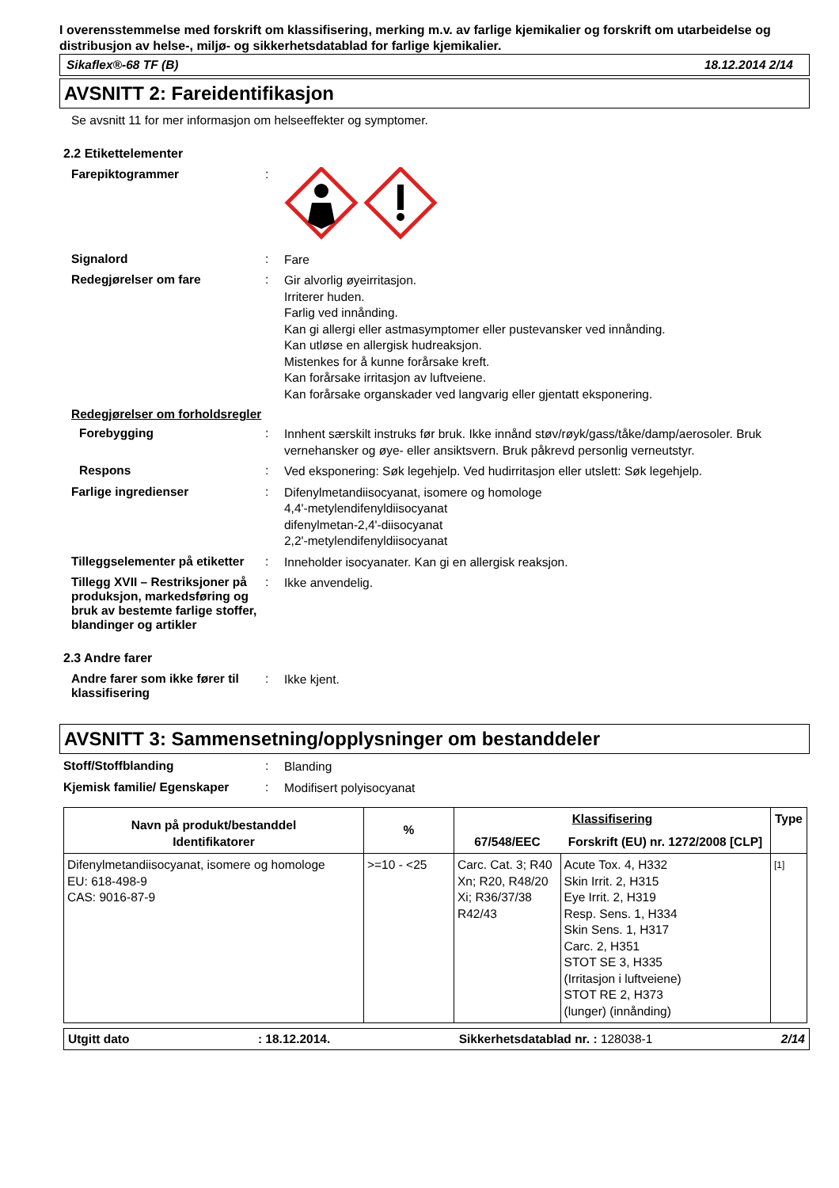I overensstemmelse med forskrift om klassifisering, merking m.v. av farlige kjemikalier og forskrift om utarbeidelse og distribusjon av helse-, miljø- og sikkerhetsdatablad for farlige kjemikalier.
Sikaflex®-68 TF (B) 18.12.2014 2/14
AVSNITT 2: Fareidentifikasjon
Se avsnitt 11 for mer informasjon om helseeffekter og symptomer.
2.2 Etikettelementer
Farepiktogrammer :
Signalord :
Fare
Redegjørelser om fare :
Gir alvorlig øyeirritasjon.
Irriterer huden.
Farlig ved innånding.
Kan gi allergi eller astmasymptomer eller pustevansker ved innånding.
Kan utløse en allergisk hudreaksjon.
Mistenkes for å kunne forårsake kreft.
Kan forårsake irritasjon av luftveiene.
Kan forårsake organskader ved langvarig eller gjentatt eksponering.
Redegjørelser om forholdsregler
Forebygging :
Innhent særskilt instruks før bruk. Ikke innånd støv/røyk/gass/tåke/damp/aerosoler. Bruk vernehansker og øye- eller ansiktsvern. Bruk påkrevd personlig verneutstyr.
Respons :
Ved eksponering: Søk legehjelp. Ved hudirritasjon eller utslett: Søk legehjelp.
Farlige ingredienser :
Difenylmetandiisocyanat, isomere og homologe
4,4'-metylendifenyldiisocyanat
difenylmetan-2,4'-diisocyanat
2,2'-metylendifenyldiisocyanat
Tilleggselementer på etiketter
:
Inneholder isocyanater. Kan gi en allergisk reaksjon.
Tillegg XVII – Restriksjoner på produksjon, markedsføring og bruk av bestemte farlige stoffer, blandinger og artikler
:
Ikke anvendelig.
2.3 Andre farer
Andre farer som ikke fører til klassifisering
:
Ikke kjent.
AVSNITT 3: Sammensetning/opplysninger om bestanddeler
Stoff/Stoffblanding :
Blanding
Kjemisk familie/ Egenskaper :
Modifisert polyisocyanat
| Navn på produkt/bestanddel Identifikatorer | % | Klassifisering | | Type |
| --- | --- | --- | --- | --- |
| | | 67/548/EEC | Forskrift (EU) nr. 1272/2008 [CLP] | |
| Difenylmetandiisocyanat, isomere og homologe EU: 618-498-9 CAS: 9016-87-9 | >=10 - <25 | Carc. Cat. 3; R40 Xn; R20, R48/20 Xi; R36/37/38 R42/43 | Acute Tox. 4, H332 Skin Irrit. 2, H315 Eye Irrit. 2, H319 Resp. Sens. 1, H334 Skin Sens. 1, H317 Carc. 2, H351 STOT SE 3, H335 (Irritasjon i luftveiene) STOT RE 2, H373 (lunger) (innånding) | [1] |
Utgitt dato: 18.12.2014. Sikkerhetsdatablad nr. : 128038-1 2/14